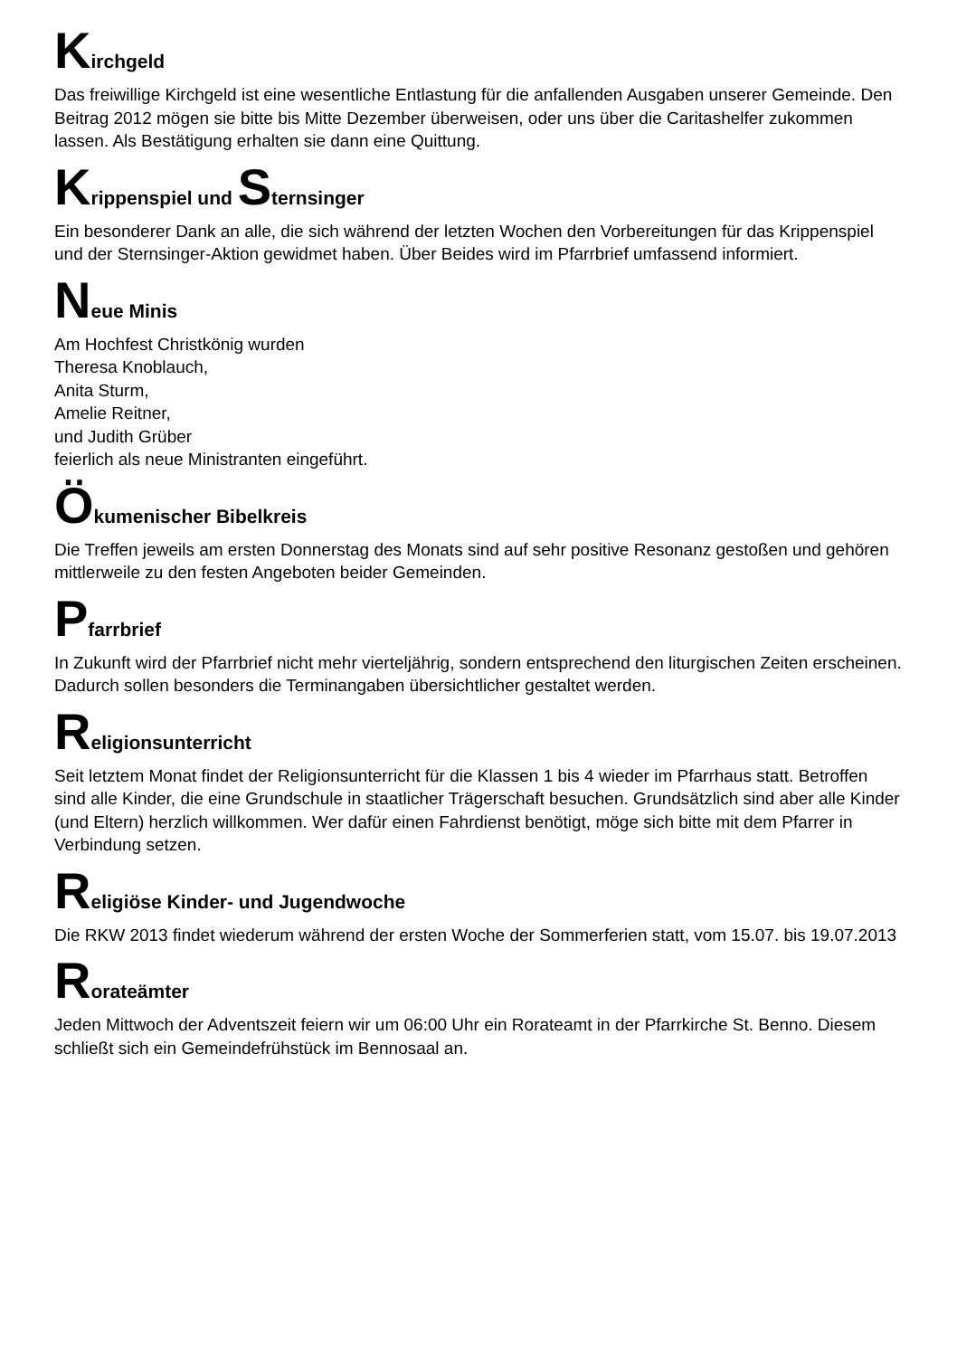Kirchgeld
Das freiwillige Kirchgeld ist eine wesentliche Entlastung für die anfallenden Ausgaben unserer Gemeinde. Den Beitrag 2012 mögen sie bitte bis Mitte Dezember überweisen, oder uns über die Caritashelfer zukommen lassen. Als Bestätigung erhalten sie dann eine Quittung.
Krippenspiel und Sternsinger
Ein besonderer Dank an alle, die sich während der letzten Wochen den Vorbereitungen für das Krippenspiel und der Sternsinger-Aktion gewidmet haben. Über Beides wird im Pfarrbrief umfassend informiert.
Neue Minis
Am Hochfest Christkönig wurden
Theresa Knoblauch,
Anita Sturm,
Amelie Reitner,
und Judith Grüber
feierlich als neue Ministranten eingeführt.
Ökumenischer Bibelkreis
Die Treffen jeweils am ersten Donnerstag des Monats sind auf sehr positive Resonanz gestoßen und gehören mittlerweile zu den festen Angeboten beider Gemeinden.
Pfarrbrief
In Zukunft wird der Pfarrbrief nicht mehr vierteljährig, sondern entsprechend den liturgischen Zeiten erscheinen. Dadurch sollen besonders die Terminangaben übersichtlicher gestaltet werden.
Religionsunterricht
Seit letztem Monat findet der Religionsunterricht für die Klassen 1 bis 4 wieder im Pfarrhaus statt. Betroffen sind alle Kinder, die eine Grundschule in staatlicher Trägerschaft besuchen. Grundsätzlich sind aber alle Kinder (und Eltern) herzlich willkommen. Wer dafür einen Fahrdienst benötigt, möge sich bitte mit dem Pfarrer in Verbindung setzen.
Religiöse Kinder- und Jugendwoche
Die RKW 2013 findet wiederum während der ersten Woche der Sommerferien statt, vom 15.07. bis 19.07.2013
Rorateämter
Jeden Mittwoch der Adventszeit feiern wir um 06:00 Uhr ein Rorateamt in der Pfarrkirche St. Benno. Diesem schließt sich ein Gemeindefrühstück im Bennosaal an.